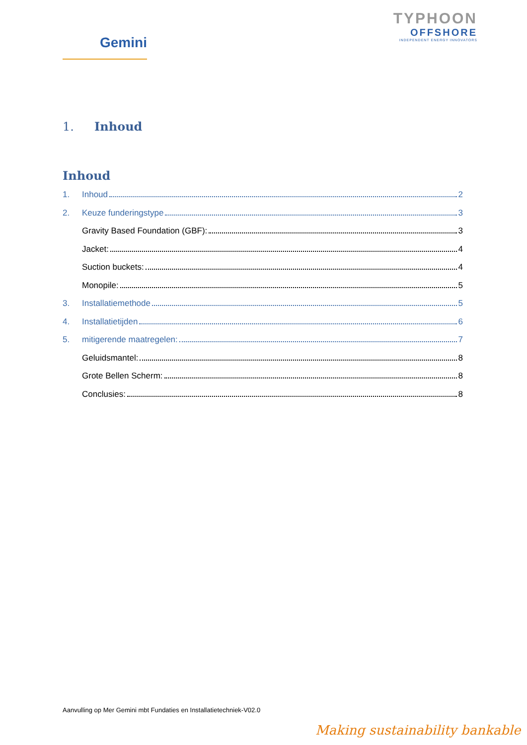Gemini
TYPHOON
OFFSHORE
INDEPENDENT ENERGY INNOVATORS
1. Inhoud
Inhoud
1. Inhoud 2
2. Keuze funderingstype 3
Gravity Based Foundation (GBF): 3
Jacket: 4
Suction buckets: 4
Monopile: 5
3. Installatiemethode 5
4. Installatietijden 6
5. mitigerende maatregelen: 7
Geluidsmantel: 8
Grote Bellen Scherm: 8
Conclusies: 8
Aanvulling op Mer Gemini mbt Fundaties en Installatietechniek-V02.0
Making sustainability bankable